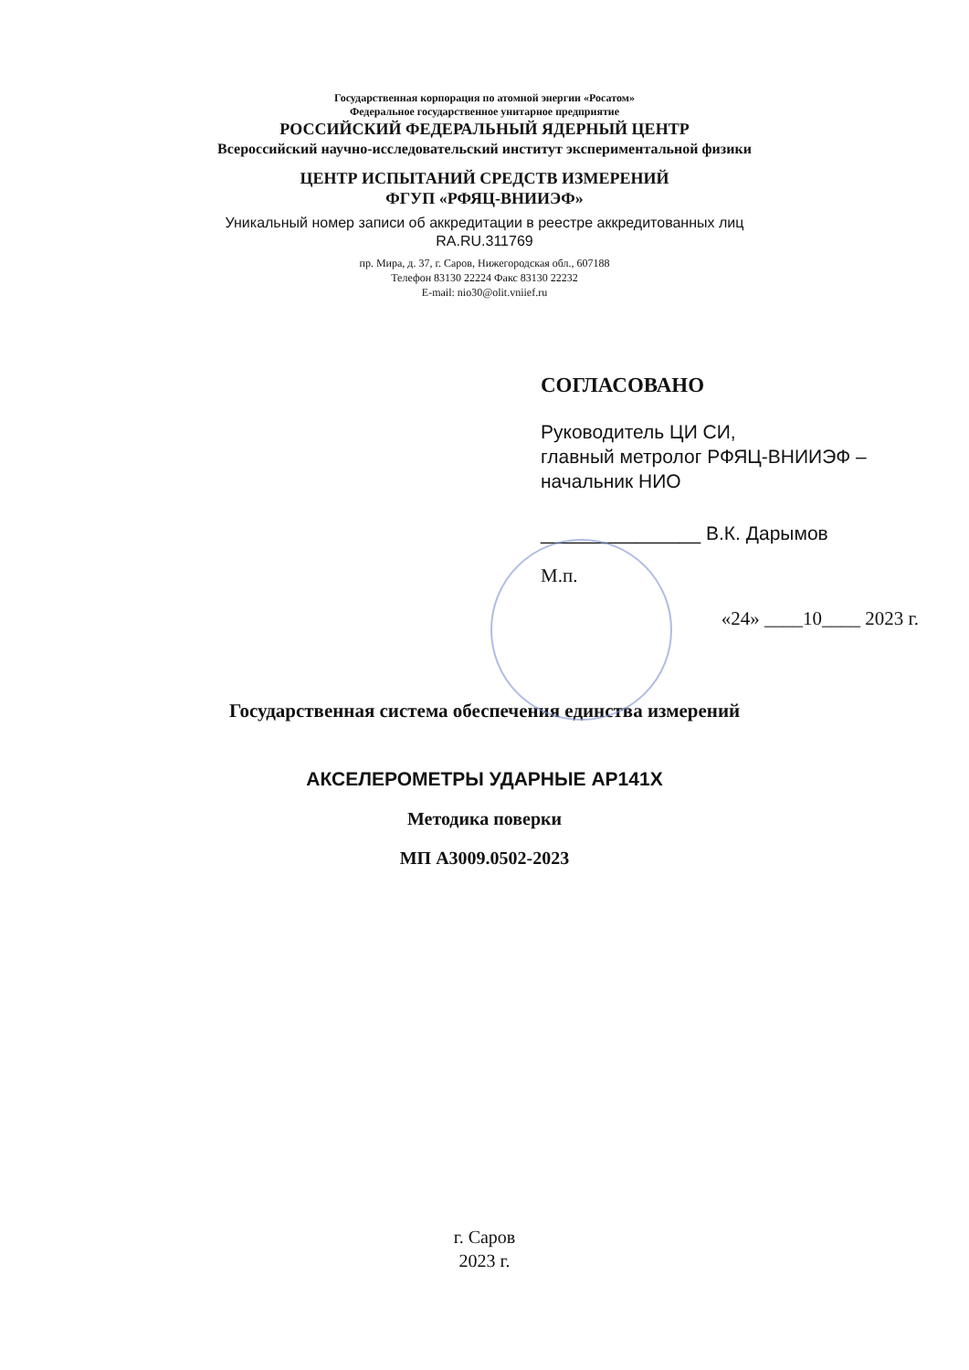Государственная корпорация по атомной энергии «Росатом»
Федеральное государственное унитарное предприятие
РОССИЙСКИЙ ФЕДЕРАЛЬНЫЙ ЯДЕРНЫЙ ЦЕНТР
Всероссийский научно-исследовательский институт экспериментальной физики
ЦЕНТР ИСПЫТАНИЙ СРЕДСТВ ИЗМЕРЕНИЙ
ФГУП «РФЯЦ-ВНИИЭФ»
Уникальный номер записи об аккредитации в реестре аккредитованных лиц
RA.RU.311769
пр. Мира, д. 37, г. Саров, Нижегородская обл., 607188
Телефон 83130 22224 Факс 83130 22232
E-mail: nio30@olit.vniief.ru
СОГЛАСОВАНО
Руководитель ЦИ СИ,
главный метролог РФЯЦ-ВНИИЭФ –
начальник НИО
_______________ В.К. Дарымов
М.п.
«24» ____10____ 2023 г.
Государственная система обеспечения единства измерений
АКСЕЛЕРОМЕТРЫ УДАРНЫЕ АР141Х
Методика поверки
МП А3009.0502-2023
г. Саров
2023 г.